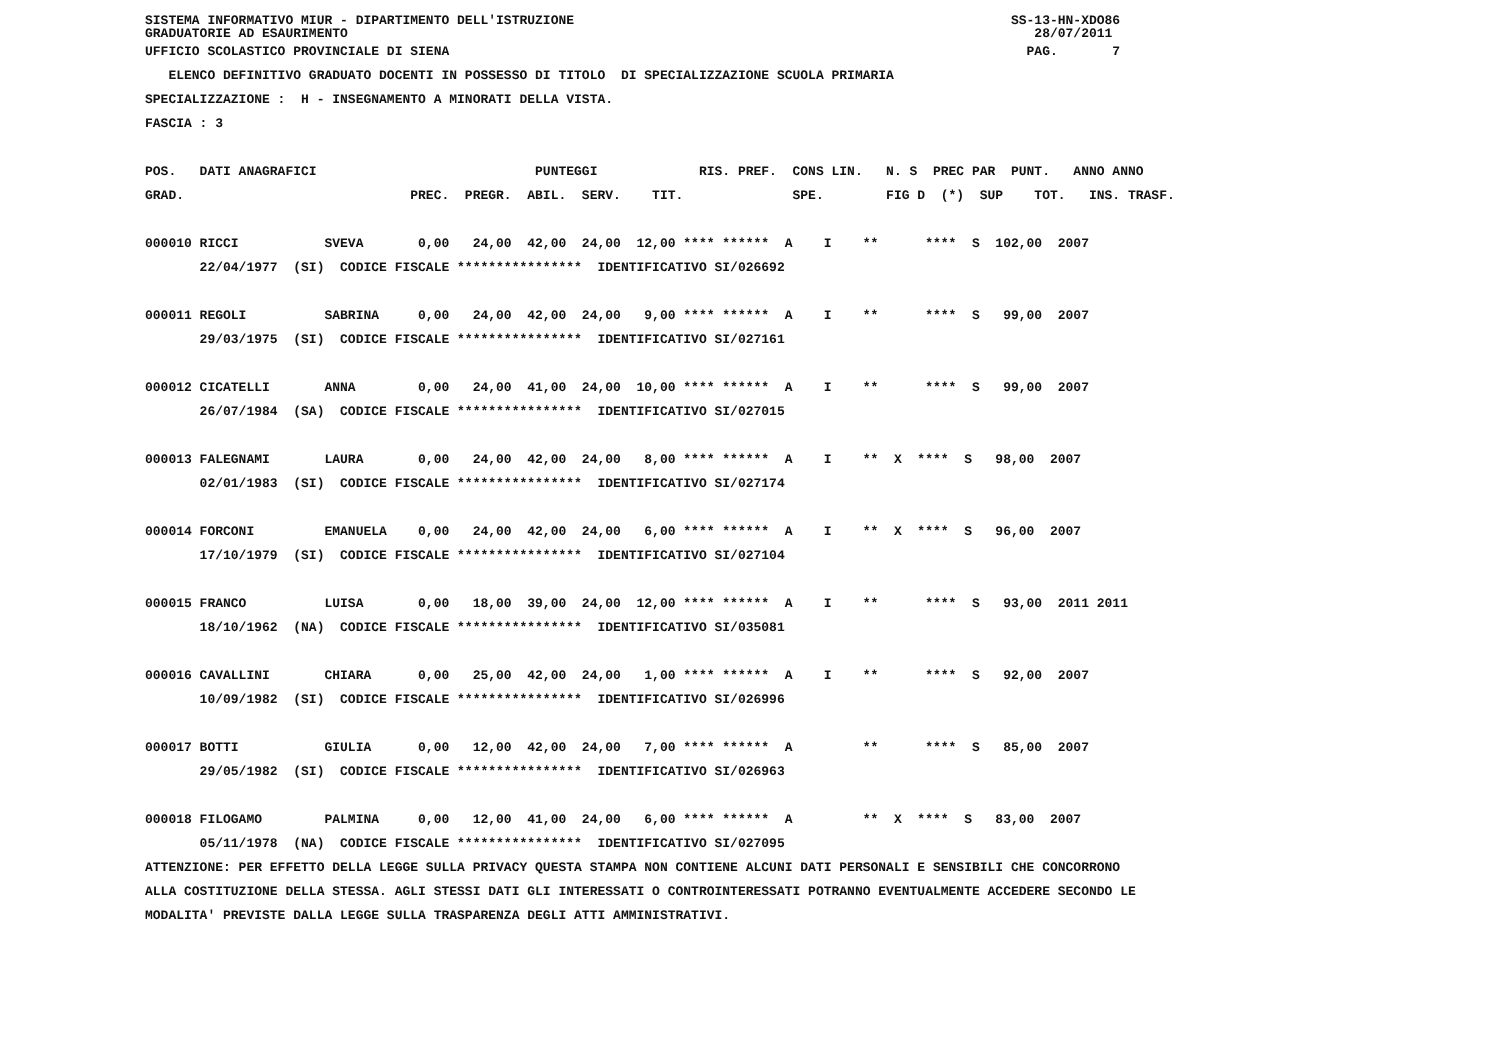SISTEMA INFORMATIVO MIUR - DIPARTIMENTO DELL'ISTRUZIONE SS-13-HN-XDO86
GRADUATORIE AD ESAURIMENTO 28/07/2011
UFFICIO SCOLASTICO PROVINCIALE DI SIENA PAG. 7
ELENCO DEFINITIVO GRADUATO DOCENTI IN POSSESSO DI TITOLO DI SPECIALIZZAZIONE SCUOLA PRIMARIA
SPECIALIZZAZIONE : H - INSEGNAMENTO A MINORATI DELLA VISTA.
FASCIA : 3
POS. DATI ANAGRAFICI PUNTEGGI RIS. PREF. CONS LIN. N. S PREC PAR PUNT. ANNO ANNO
GRAD. PREC. PREGR. ABIL. SERV. TIT. SPE. FIG D (*) SUP TOT. INS. TRASF.
000010 RICCI SVEVA 0,00 24,00 42,00 24,00 12,00 **** ****** A I ** **** S 102,00 2007
22/04/1977 (SI) CODICE FISCALE **************** IDENTIFICATIVO SI/026692
000011 REGOLI SABRINA 0,00 24,00 42,00 24,00 9,00 **** ****** A I ** **** S 99,00 2007
29/03/1975 (SI) CODICE FISCALE **************** IDENTIFICATIVO SI/027161
000012 CICATELLI ANNA 0,00 24,00 41,00 24,00 10,00 **** ****** A I ** **** S 99,00 2007
26/07/1984 (SA) CODICE FISCALE **************** IDENTIFICATIVO SI/027015
000013 FALEGNAMI LAURA 0,00 24,00 42,00 24,00 8,00 **** ****** A I ** X **** S 98,00 2007
02/01/1983 (SI) CODICE FISCALE **************** IDENTIFICATIVO SI/027174
000014 FORCONI EMANUELA 0,00 24,00 42,00 24,00 6,00 **** ****** A I ** X **** S 96,00 2007
17/10/1979 (SI) CODICE FISCALE **************** IDENTIFICATIVO SI/027104
000015 FRANCO LUISA 0,00 18,00 39,00 24,00 12,00 **** ****** A I ** **** S 93,00 2011 2011
18/10/1962 (NA) CODICE FISCALE **************** IDENTIFICATIVO SI/035081
000016 CAVALLINI CHIARA 0,00 25,00 42,00 24,00 1,00 **** ****** A I ** **** S 92,00 2007
10/09/1982 (SI) CODICE FISCALE **************** IDENTIFICATIVO SI/026996
000017 BOTTI GIULIA 0,00 12,00 42,00 24,00 7,00 **** ****** A ** **** S 85,00 2007
29/05/1982 (SI) CODICE FISCALE **************** IDENTIFICATIVO SI/026963
000018 FILOGAMO PALMINA 0,00 12,00 41,00 24,00 6,00 **** ****** A ** X **** S 83,00 2007
05/11/1978 (NA) CODICE FISCALE **************** IDENTIFICATIVO SI/027095
ATTENZIONE: PER EFFETTO DELLA LEGGE SULLA PRIVACY QUESTA STAMPA NON CONTIENE ALCUNI DATI PERSONALI E SENSIBILI CHE CONCORRONO
ALLA COSTITUZIONE DELLA STESSA. AGLI STESSI DATI GLI INTERESSATI O CONTROINTERESSATI POTRANNO EVENTUALMENTE ACCEDERE SECONDO LE
MODALITA' PREVISTE DALLA LEGGE SULLA TRASPARENZA DEGLI ATTI AMMINISTRATIVI.